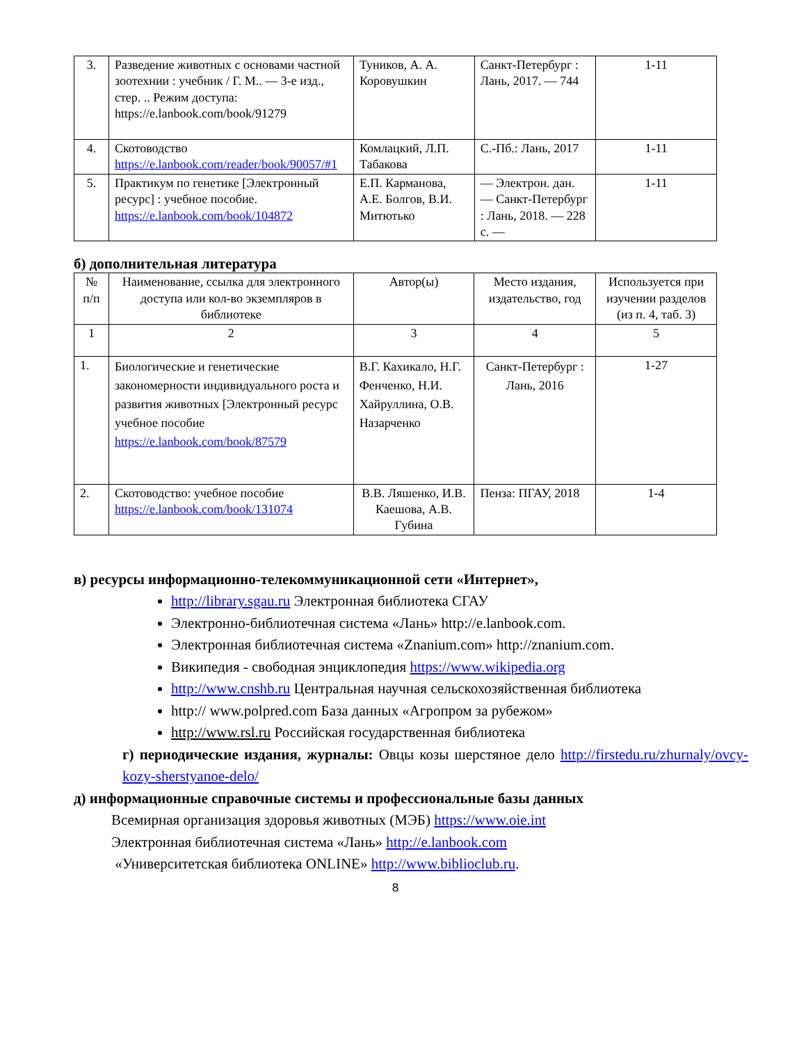| 3. | Разведение животных с основами частной зоотехнии : учебник / Г. М.. — 3-е изд., стер. .. Режим доступа: https://e.lanbook.com/book/91279 | Туников, А. А. Коровушкин | Санкт-Петербург : Лань, 2017. — 744 | 1-11 |
| 4. | Скотоводство https://e.lanbook.com/reader/book/90057/#1 | Комлацкий, Л.П. Табакова | С.-Пб.: Лань, 2017 | 1-11 |
| 5. | Практикум по генетике [Электронный ресурс] : учебное пособие. https://e.lanbook.com/book/104872 | Е.П. Карманова, А.Е. Болгов, В.И. Митютько | — Электрон. дан. — Санкт-Петербург : Лань, 2018. — 228 с. — | 1-11 |
б) дополнительная литература
| № п/п | Наименование, ссылка для электронного доступа или кол-во экземпляров в библиотеке | Автор(ы) | Место издания, издательство, год | Используется при изучении разделов (из п. 4, таб. 3) |
| --- | --- | --- | --- | --- |
| 1 | 2 | 3 | 4 | 5 |
| 1. | Биологические и генетические закономерности индивидуального роста и развития животных [Электронный ресурс учебное пособие https://e.lanbook.com/book/87579 | В.Г. Кахикало, Н.Г. Фенченко, Н.И. Хайруллина, О.В. Назарченко | Санкт-Петербург : Лань, 2016 | 1-27 |
| 2. | Скотоводство: учебное пособие https://e.lanbook.com/book/131074 | В.В. Ляшенко, И.В. Каешова, А.В. Губина | Пенза: ПГАУ, 2018 | 1-4 |
в) ресурсы информационно-телекоммуникационной сети «Интернет»,
http://library.sgau.ru Электронная библиотека СГАУ
Электронно-библиотечная система «Лань» http://e.lanbook.com.
Электронная библиотечная система «Znanium.com» http://znanium.com.
Википедия - свободная энциклопедия https://www.wikipedia.org
http://www.cnshb.ru Центральная научная сельскохозяйственная библиотека
http:// www.polpred.com База данных «Агропром за рубежом»
http://www.rsl.ru Российская государственная библиотека
г) периодические издания, журналы: Овцы козы шерстяное дело http://firstedu.ru/zhurnaly/ovcy-kozy-sherstyanoe-delo/
д) информационные справочные системы и профессиональные базы данных
Всемирная организация здоровья животных (МЭБ) https://www.oie.int
Электронная библиотечная система «Лань» http://e.lanbook.com
«Университетская библиотека ONLINE» http://www.biblioclub.ru.
8